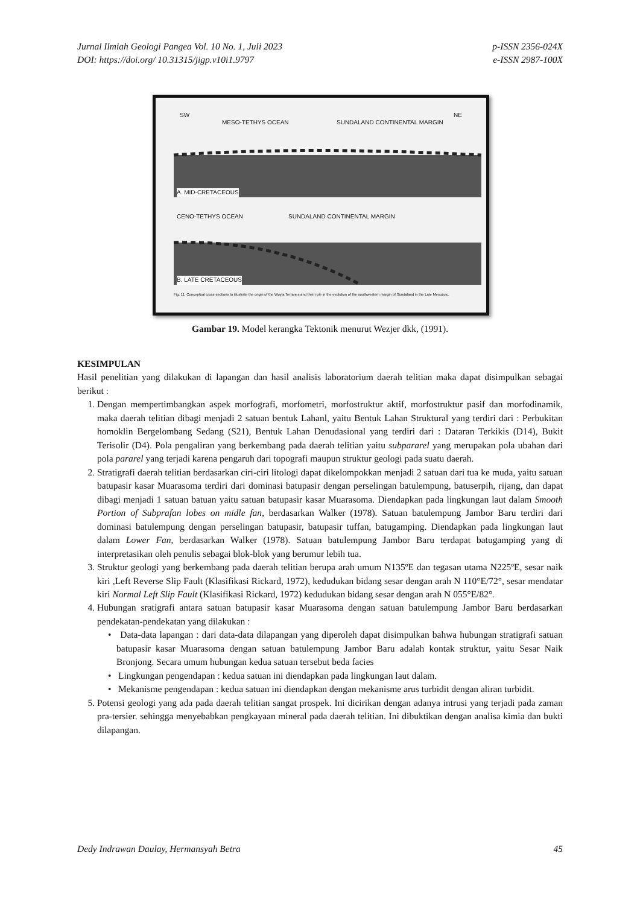Jurnal Ilmiah Geologi Pangea Vol. 10 No. 1, Juli 2023
DOI: https://doi.org/ 10.31315/jigp.v10i1.9797
p-ISSN 2356-024X
e-ISSN 2987-100X
SW NE
MESO-TETHYS OCEAN SUNDALAND CONTINENTAL MARGIN
A. MID-CRETACEOUS
CENO-TETHYS OCEAN SUNDALAND CONTINENTAL MARGIN
B. LATE CRETACEOUS
Fig. 11. Conceptual cross-sections to illustrate the origin of the Woyla Terranes and their role in the evolution of the southwestern margin of Sundaland in the Late Mesozoic.
Gambar 19. Model kerangka Tektonik menurut Wezjer dkk, (1991).
KESIMPULAN
Hasil penelitian yang dilakukan di lapangan dan hasil analisis laboratorium daerah telitian maka dapat disimpulkan sebagai berikut :
1. Dengan mempertimbangkan aspek morfografi, morfometri, morfostruktur aktif, morfostruktur pasif dan morfodinamik, maka daerah telitian dibagi menjadi 2 satuan bentuk Lahanl, yaitu Bentuk Lahan Struktural yang terdiri dari : Perbukitan homoklin Bergelombang Sedang (S21), Bentuk Lahan Denudasional yang terdiri dari : Dataran Terkikis (D14), Bukit Terisolir (D4). Pola pengaliran yang berkembang pada daerah telitian yaitu subpararel yang merupakan pola ubahan dari pola pararel yang terjadi karena pengaruh dari topografi maupun struktur geologi pada suatu daerah.
2. Stratigrafi daerah telitian berdasarkan ciri-ciri litologi dapat dikelompokkan menjadi 2 satuan dari tua ke muda, yaitu satuan batupasir kasar Muarasoma terdiri dari dominasi batupasir dengan perselingan batulempung, batuserpih, rijang, dan dapat dibagi menjadi 1 satuan batuan yaitu satuan batupasir kasar Muarasoma. Diendapkan pada lingkungan laut dalam Smooth Portion of Subprafan lobes on midle fan, berdasarkan Walker (1978). Satuan batulempung Jambor Baru terdiri dari dominasi batulempung dengan perselingan batupasir, batupasir tuffan, batugamping. Diendapkan pada lingkungan laut dalam Lower Fan, berdasarkan Walker (1978). Satuan batulempung Jambor Baru terdapat batugamping yang di interpretasikan oleh penulis sebagai blok-blok yang berumur lebih tua.
3. Struktur geologi yang berkembang pada daerah telitian berupa arah umum N135ºE dan tegasan utama N225ºE, sesar naik kiri ,Left Reverse Slip Fault (Klasifikasi Rickard, 1972), kedudukan bidang sesar dengan arah N 110°E/72°, sesar mendatar kiri Normal Left Slip Fault (Klasifikasi Rickard, 1972) kedudukan bidang sesar dengan arah N 055°E/82°.
4. Hubungan sratigrafi antara satuan batupasir kasar Muarasoma dengan satuan batulempung Jambor Baru berdasarkan pendekatan-pendekatan yang dilakukan :
• Data-data lapangan : dari data-data dilapangan yang diperoleh dapat disimpulkan bahwa hubungan stratigrafi satuan batupasir kasar Muarasoma dengan satuan batulempung Jambor Baru adalah kontak struktur, yaitu Sesar Naik Bronjong. Secara umum hubungan kedua satuan tersebut beda facies
• Lingkungan pengendapan : kedua satuan ini diendapkan pada lingkungan laut dalam.
• Mekanisme pengendapan : kedua satuan ini diendapkan dengan mekanisme arus turbidit dengan aliran turbidit.
5. Potensi geologi yang ada pada daerah telitian sangat prospek. Ini dicirikan dengan adanya intrusi yang terjadi pada zaman pra-tersier. sehingga menyebabkan pengkayaan mineral pada daerah telitian. Ini dibuktikan dengan analisa kimia dan bukti dilapangan.
Dedy Indrawan Daulay, Hermansyah Betra
45